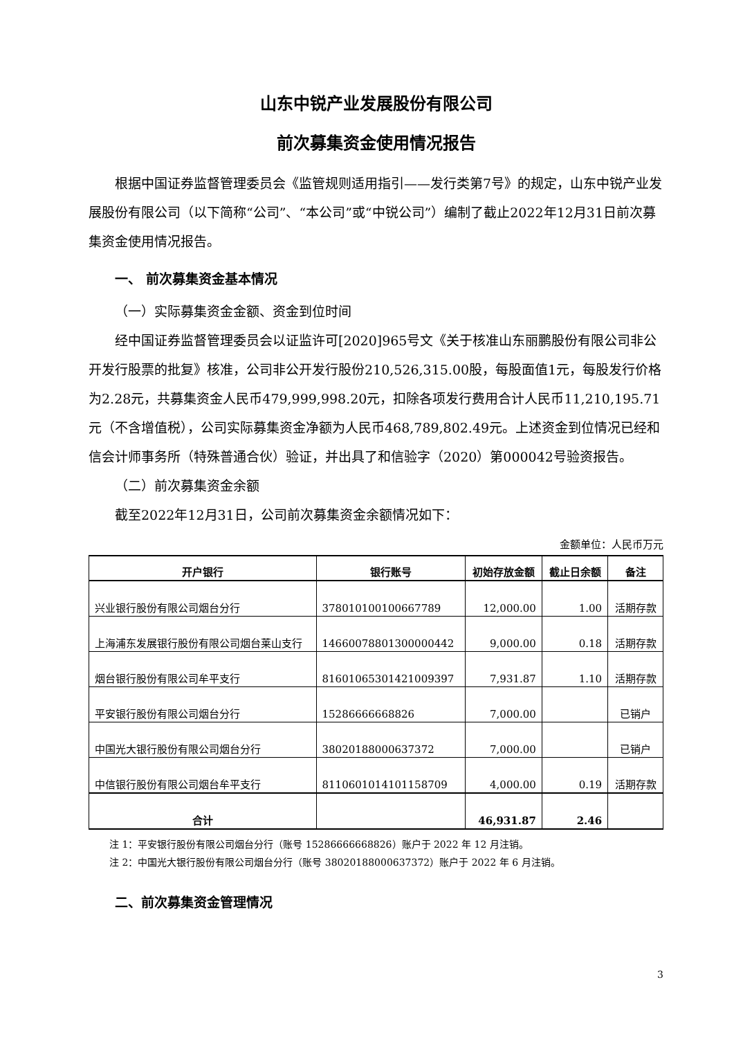山东中锐产业发展股份有限公司
前次募集资金使用情况报告
根据中国证券监督管理委员会《监管规则适用指引——发行类第7号》的规定，山东中锐产业发展股份有限公司（以下简称“公司”、“本公司”或“中锐公司”）编制了截止2022年12月31日前次募集资金使用情况报告。
一、 前次募集资金基本情况
（一）实际募集资金金额、资金到位时间
经中国证券监督管理委员会以证监许可[2020]965号文《关于核准山东丽鹏股份有限公司非公开发行股票的批复》核准，公司非公开发行股份210,526,315.00股，每股面值1元，每股发行价格为2.28元，共募集资金人民币479,999,998.20元，扣除各项发行费用合计人民币11,210,195.71元（不含增值税），公司实际募集资金净额为人民币468,789,802.49元。上述资金到位情况已经和信会计师事务所（特殊普通合伙）验证，并出具了和信验字（2020）第000042号验资报告。
（二）前次募集资金余额
截至2022年12月31日，公司前次募集资金余额情况如下：
金额单位：人民币万元
| 开户银行 | 银行账号 | 初始存放金额 | 截止日余额 | 备注 |
| --- | --- | --- | --- | --- |
| 兴业银行股份有限公司烟台分行 | 378010100100667789 | 12,000.00 | 1.00 | 活期存款 |
| 上海浦东发展银行股份有限公司烟台莱山支行 | 14660078801300000442 | 9,000.00 | 0.18 | 活期存款 |
| 烟台银行股份有限公司牟平支行 | 81601065301421009397 | 7,931.87 | 1.10 | 活期存款 |
| 平安银行股份有限公司烟台分行 | 15286666668826 | 7,000.00 | | 已销户 |
| 中国光大银行股份有限公司烟台分行 | 38020188000637372 | 7,000.00 | | 已销户 |
| 中信银行股份有限公司烟台牟平支行 | 8110601014101158709 | 4,000.00 | 0.19 | 活期存款 |
| 合计 | | 46,931.87 | 2.46 | |
注 1：平安银行股份有限公司烟台分行（账号 15286666668826）账户于 2022 年 12 月注销。
注 2：中国光大银行股份有限公司烟台分行（账号 38020188000637372）账户于 2022 年 6 月注销。
二、前次募集资金管理情况
3